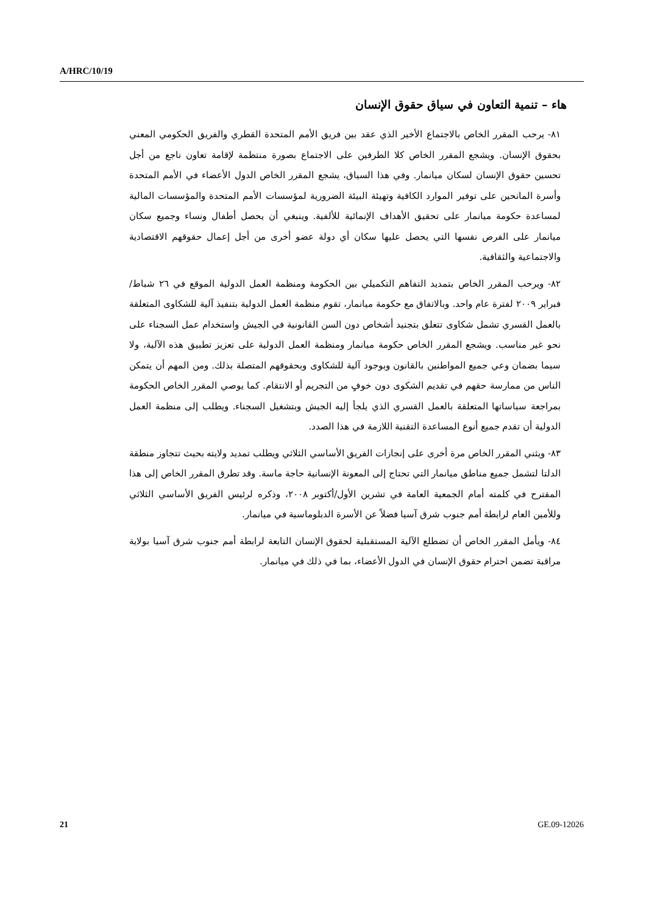A/HRC/10/19
هاء – تنمية التعاون في سياق حقوق الإنسان
٨١- يرحب المقرر الخاص بالاجتماع الأخير الذي عقد بين فريق الأمم المتحدة القطري والفريق الحكومي المعني بحقوق الإنسان. ويشجع المقرر الخاص كلا الطرفين على الاجتماع بصورة منتظمة لإقامة تعاون ناجع من أجل تحسين حقوق الإنسان لسكان ميانمار. وفي هذا السياق، يشجع المقرر الخاص الدول الأعضاء في الأمم المتحدة وأسرة المانحين على توفير الموارد الكافية وتهيئة البيئة الضرورية لمؤسسات الأمم المتحدة والمؤسسات المالية لمساعدة حكومة ميانمار على تحقيق الأهداف الإنمائية للألفية. وينبغي أن يحصل أطفال ونساء وجميع سكان ميانمار على الفرص نفسها التي يحصل عليها سكان أي دولة عضو أخرى من أجل إعمال حقوقهم الاقتصادية والاجتماعية والثقافية.
٨٢- ويرحب المقرر الخاص بتمديد التفاهم التكميلي بين الحكومة ومنظمة العمل الدولية الموقع في ٢٦ شباط/فبراير ٢٠٠٩ لفترة عام واحد. وبالاتفاق مع حكومة ميانمار، تقوم منظمة العمل الدولية بتنفيذ آلية للشكاوى المتعلقة بالعمل القسري تشمل شكاوى تتعلق بتجنيد أشخاص دون السن القانونية في الجيش واستخدام عمل السجناء على نحو غير مناسب. ويشجع المقرر الخاص حكومة ميانمار ومنظمة العمل الدولية على تعزيز تطبيق هذه الآلية، ولا سيما بضمان وعي جميع المواطنين بالقانون وبوجود آلية للشكاوى وبحقوقهم المتصلة بذلك. ومن المهم أن يتمكن الناس من ممارسة حقهم في تقديم الشكوى دون خوفٍ من التجريم أو الانتقام. كما يوصي المقرر الخاص الحكومة بمراجعة سياساتها المتعلقة بالعمل القسري الذي يلجأ إليه الجيش وبتشغيل السجناء. ويطلب إلى منظمة العمل الدولية أن تقدم جميع أنوع المساعدة التقنية اللازمة في هذا الصدد.
٨٣- ويثني المقرر الخاص مرة أخرى على إنجازات الفريق الأساسي الثلاثي ويطلب تمديد ولايته بحيث تتجاوز منطقة الدلتا لتشمل جميع مناطق ميانمار التي تحتاج إلى المعونة الإنسانية حاجة ماسة. وقد تطرق المقرر الخاص إلى هذا المقترح في كلمته أمام الجمعية العامة في تشرين الأول/أكتوبر ٢٠٠٨، وذكره لرئيس الفريق الأساسي الثلاثي وللأمين العام لرابطة أمم جنوب شرق آسيا فضلاً عن الأسرة الدبلوماسية في ميانمار.
٨٤- ويأمل المقرر الخاص أن تضطلع الآلية المستقبلية لحقوق الإنسان التابعة لرابطة أمم جنوب شرق آسيا بولاية مراقبة تضمن احترام حقوق الإنسان في الدول الأعضاء، بما في ذلك في ميانمار.
21 GE.09-12026